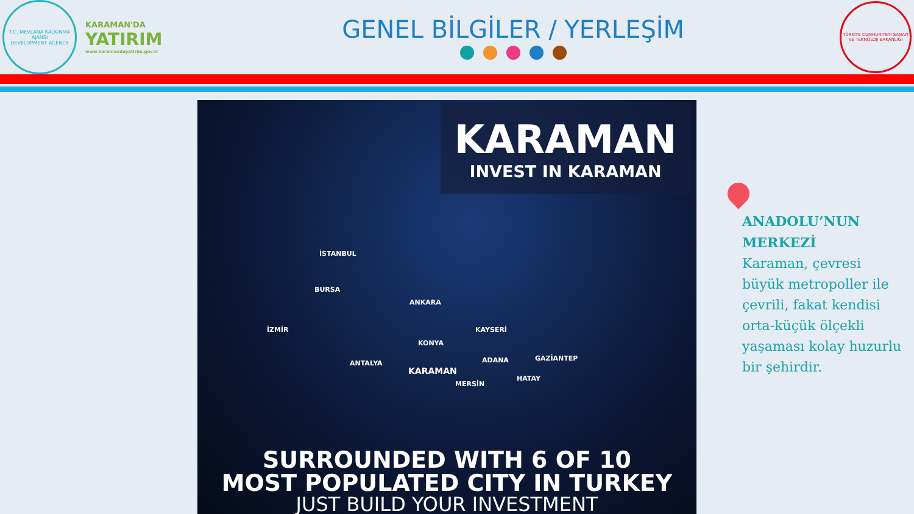T.C. MEVLANA KALKINMA AJANSI
DEVELOPMENT AGENCY
KARAMAN'DA
YATIRIM
www.karamandayatirim.gov.tr
GENEL BİLGİLER / YERLEŞİM
TÜRKİYE CUMHURİYETİ SANAYİ VE TEKNOLOJİ BAKANLIĞI
KARAMAN
INVEST IN KARAMAN
İSTANBUL
BURSA
ANKARA
İZMİR KAYSERİ
KONYA
ANTALYA ADANA GAZİANTEP
KARAMAN
MERSİN
HATAY
SURROUNDED WITH 6 OF 10
MOST POPULATED CITY IN TURKEY
JUST BUILD YOUR INVESTMENT
ANADOLU’NUN MERKEZİ
Karaman, çevresi büyük metropoller ile çevrili, fakat kendisi orta-küçük ölçekli yaşaması kolay huzurlu bir şehirdir.